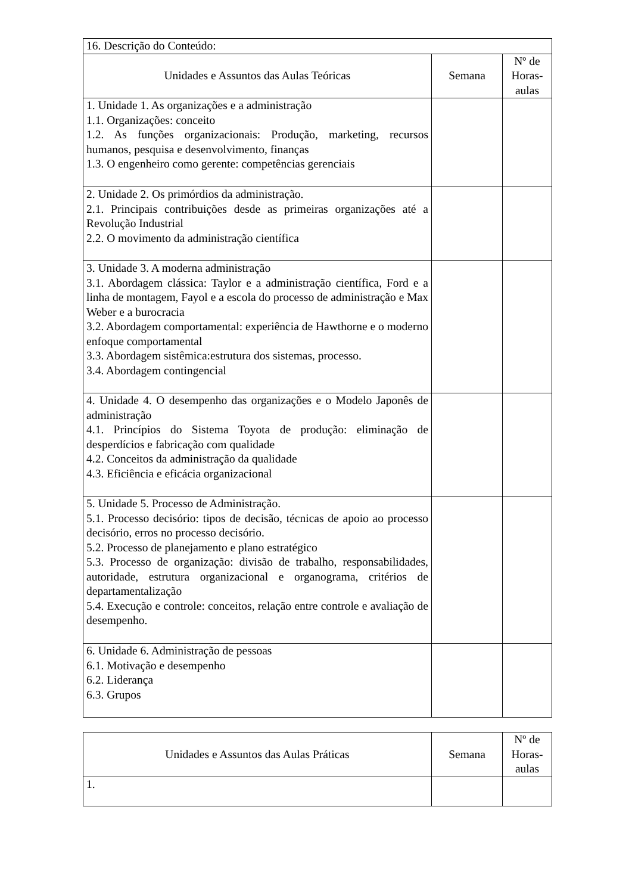| 16. Descrição do Conteúdo: | | |
| Unidades e Assuntos das Aulas Teóricas | Semana | Nº de Horas-aulas |
| 1. Unidade 1. As organizações e a administração 1.1. Organizações: conceito 1.2. As funções organizacionais: Produção, marketing, recursos humanos, pesquisa e desenvolvimento, finanças 1.3. O engenheiro como gerente: competências gerenciais | | |
| 2. Unidade 2. Os primórdios da administração. 2.1. Principais contribuições desde as primeiras organizações até a Revolução Industrial 2.2. O movimento da administração científica | | |
| 3. Unidade 3. A moderna administração 3.1. Abordagem clássica: Taylor e a administração científica, Ford e a linha de montagem, Fayol e a escola do processo de administração e Max Weber e a burocracia 3.2. Abordagem comportamental: experiência de Hawthorne e o moderno enfoque comportamental 3.3. Abordagem sistêmica:estrutura dos sistemas, processo. 3.4. Abordagem contingencial | | |
| 4. Unidade 4. O desempenho das organizações e o Modelo Japonês de administração 4.1. Princípios do Sistema Toyota de produção: eliminação de desperdícios e fabricação com qualidade 4.2. Conceitos da administração da qualidade 4.3. Eficiência e eficácia organizacional | | |
| 5. Unidade 5. Processo de Administração. 5.1. Processo decisório: tipos de decisão, técnicas de apoio ao processo decisório, erros no processo decisório. 5.2. Processo de planejamento e plano estratégico 5.3. Processo de organização: divisão de trabalho, responsabilidades, autoridade, estrutura organizacional e organograma, critérios de departamentalização 5.4. Execução e controle: conceitos, relação entre controle e avaliação de desempenho. | | |
| 6. Unidade 6. Administração de pessoas 6.1. Motivação e desempenho 6.2. Liderança 6.3. Grupos | | |
| Unidades e Assuntos das Aulas Práticas | Semana | Nº de Horas-aulas |
| --- | --- | --- |
| 1. | | |